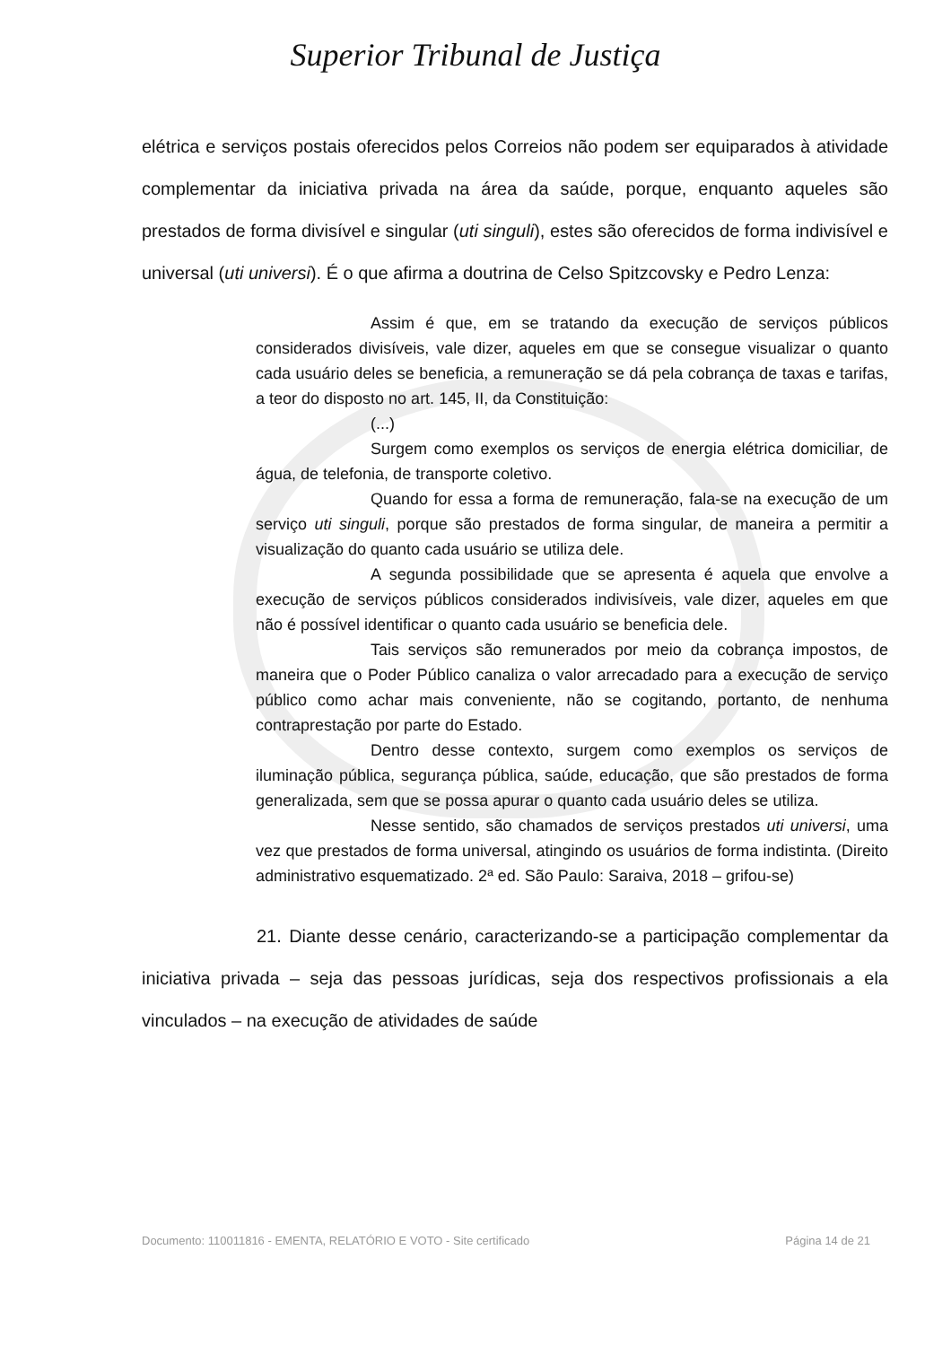Superior Tribunal de Justiça
elétrica e serviços postais oferecidos pelos Correios não podem ser equiparados à atividade complementar da iniciativa privada na área da saúde, porque, enquanto aqueles são prestados de forma divisível e singular (uti singuli), estes são oferecidos de forma indivisível e universal (uti universi). É o que afirma a doutrina de Celso Spitzcovsky e Pedro Lenza:
Assim é que, em se tratando da execução de serviços públicos considerados divisíveis, vale dizer, aqueles em que se consegue visualizar o quanto cada usuário deles se beneficia, a remuneração se dá pela cobrança de taxas e tarifas, a teor do disposto no art. 145, II, da Constituição:
(...)
Surgem como exemplos os serviços de energia elétrica domiciliar, de água, de telefonia, de transporte coletivo.
Quando for essa a forma de remuneração, fala-se na execução de um serviço uti singuli, porque são prestados de forma singular, de maneira a permitir a visualização do quanto cada usuário se utiliza dele.
A segunda possibilidade que se apresenta é aquela que envolve a execução de serviços públicos considerados indivisíveis, vale dizer, aqueles em que não é possível identificar o quanto cada usuário se beneficia dele.
Tais serviços são remunerados por meio da cobrança impostos, de maneira que o Poder Público canaliza o valor arrecadado para a execução de serviço público como achar mais conveniente, não se cogitando, portanto, de nenhuma contraprestação por parte do Estado.
Dentro desse contexto, surgem como exemplos os serviços de iluminação pública, segurança pública, saúde, educação, que são prestados de forma generalizada, sem que se possa apurar o quanto cada usuário deles se utiliza.
Nesse sentido, são chamados de serviços prestados uti universi, uma vez que prestados de forma universal, atingindo os usuários de forma indistinta. (Direito administrativo esquematizado. 2ª ed. São Paulo: Saraiva, 2018 – grifou-se)
21. Diante desse cenário, caracterizando-se a participação complementar da iniciativa privada – seja das pessoas jurídicas, seja dos respectivos profissionais a ela vinculados – na execução de atividades de saúde
Documento: 110011816 - EMENTA, RELATÓRIO E VOTO - Site certificado Página 14 de 21